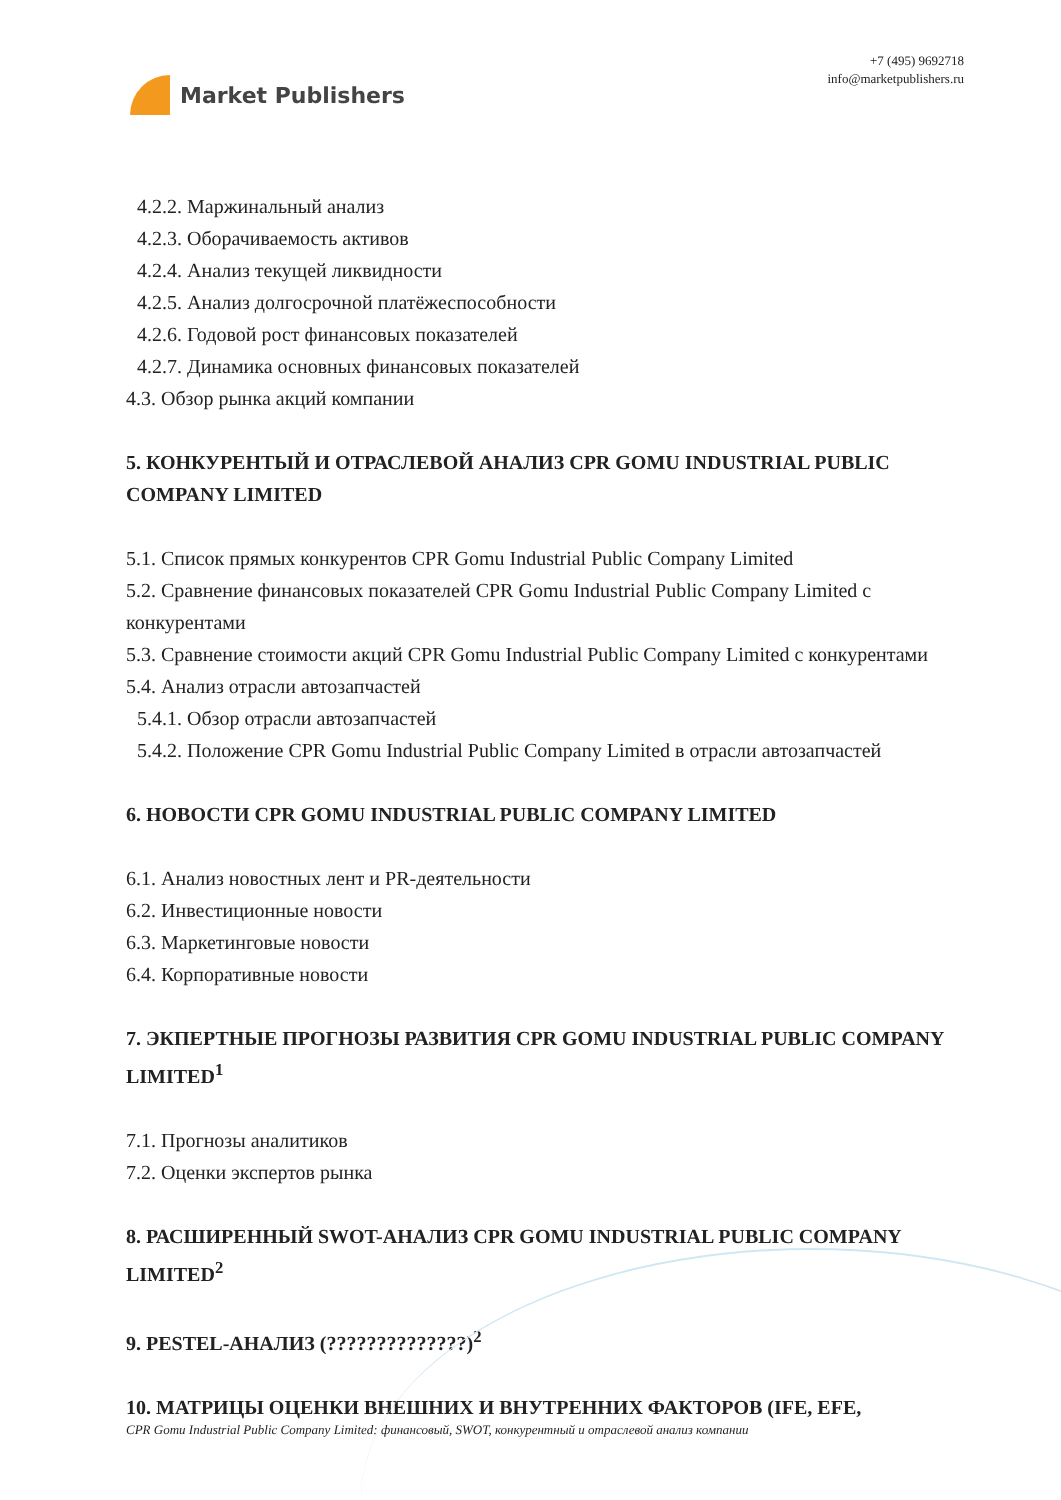Market Publishers
+7 (495) 9692718
info@marketpublishers.ru
4.2.2. Маржинальный анализ
4.2.3. Оборачиваемость активов
4.2.4. Анализ текущей ликвидности
4.2.5. Анализ долгосрочной платёжеспособности
4.2.6. Годовой рост финансовых показателей
4.2.7. Динамика основных финансовых показателей
4.3. Обзор рынка акций компании
5. КОНКУРЕНТЫЙ И ОТРАСЛЕВОЙ АНАЛИЗ CPR GOMU INDUSTRIAL PUBLIC COMPANY LIMITED
5.1. Список прямых конкурентов CPR Gomu Industrial Public Company Limited
5.2. Сравнение финансовых показателей CPR Gomu Industrial Public Company Limited с конкурентами
5.3. Сравнение стоимости акций CPR Gomu Industrial Public Company Limited с конкурентами
5.4. Анализ отрасли автозапчастей
5.4.1. Обзор отрасли автозапчастей
5.4.2. Положение CPR Gomu Industrial Public Company Limited в отрасли автозапчастей
6. НОВОСТИ CPR GOMU INDUSTRIAL PUBLIC COMPANY LIMITED
6.1. Анализ новостных лент и PR-деятельности
6.2. Инвестиционные новости
6.3. Маркетинговые новости
6.4. Корпоративные новости
7. ЭКПЕРТНЫЕ ПРОГНОЗЫ РАЗВИТИЯ CPR GOMU INDUSTRIAL PUBLIC COMPANY LIMITED<sup>1</sup>
7.1. Прогнозы аналитиков
7.2. Оценки экспертов рынка
8. РАСШИРЕННЫЙ SWOT-АНАЛИЗ CPR GOMU INDUSTRIAL PUBLIC COMPANY LIMITED<sup>2</sup>
9. PESTEL-АНАЛИЗ (??????????????)<sup>2</sup>
10. МАТРИЦЫ ОЦЕНКИ ВНЕШНИХ И ВНУТРЕННИХ ФАКТОРОВ (IFE, EFE,
CPR Gomu Industrial Public Company Limited: финансовый, SWOT, конкурентный и отраслевой анализ компании